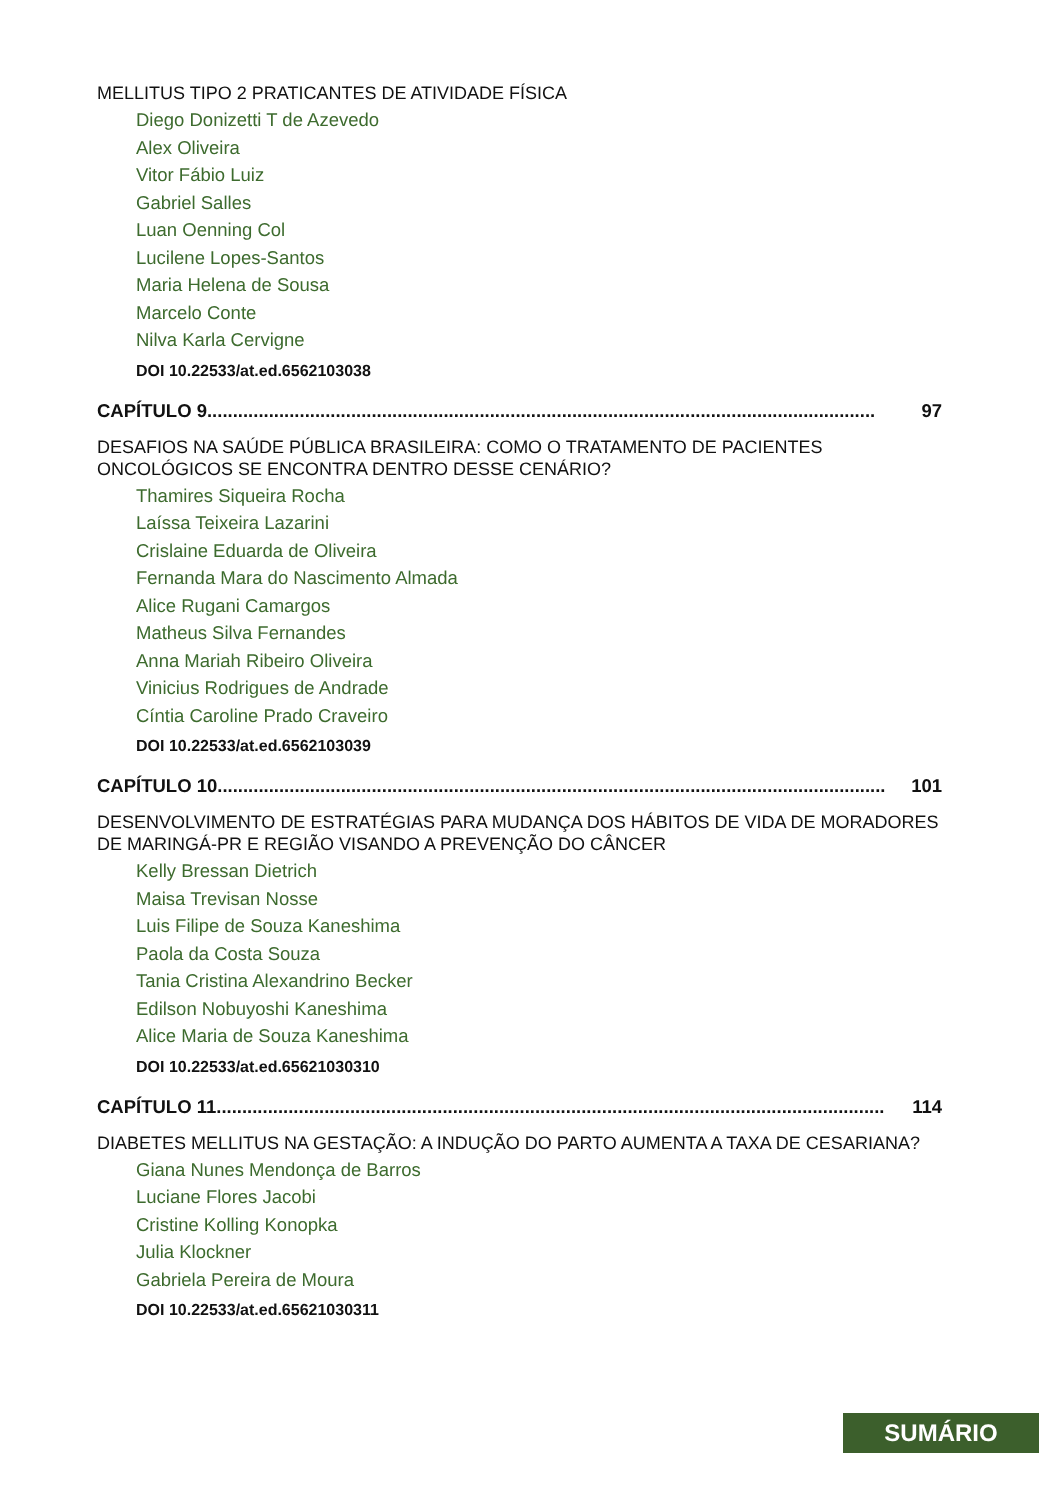MELLITUS TIPO 2 PRATICANTES DE ATIVIDADE FÍSICA
Diego Donizetti T de Azevedo
Alex Oliveira
Vitor Fábio Luiz
Gabriel Salles
Luan Oenning Col
Lucilene Lopes-Santos
Maria Helena de Sousa
Marcelo Conte
Nilva Karla Cervigne
DOI 10.22533/at.ed.6562103038
CAPÍTULO 9.................................................................................................................................. 97
DESAFIOS NA SAÚDE PÚBLICA BRASILEIRA: COMO O TRATAMENTO DE PACIENTES ONCOLÓGICOS SE ENCONTRA DENTRO DESSE CENÁRIO?
Thamires Siqueira Rocha
Laíssa Teixeira Lazarini
Crislaine Eduarda de Oliveira
Fernanda Mara do Nascimento Almada
Alice Rugani Camargos
Matheus Silva Fernandes
Anna Mariah Ribeiro Oliveira
Vinicius Rodrigues de Andrade
Cíntia Caroline Prado Craveiro
DOI 10.22533/at.ed.6562103039
CAPÍTULO 10.................................................................................................................................. 101
DESENVOLVIMENTO DE ESTRATÉGIAS PARA MUDANÇA DOS HÁBITOS DE VIDA DE MORADORES DE MARINGÁ-PR E REGIÃO VISANDO A PREVENÇÃO DO CÂNCER
Kelly Bressan Dietrich
Maisa Trevisan Nosse
Luis Filipe de Souza Kaneshima
Paola da Costa Souza
Tania Cristina Alexandrino Becker
Edilson Nobuyoshi Kaneshima
Alice Maria de Souza Kaneshima
DOI 10.22533/at.ed.65621030310
CAPÍTULO 11.................................................................................................................................. 114
DIABETES MELLITUS NA GESTAÇÃO: A INDUÇÃO DO PARTO AUMENTA A TAXA DE CESARIANA?
Giana Nunes Mendonça de Barros
Luciane Flores Jacobi
Cristine Kolling Konopka
Julia Klockner
Gabriela Pereira de Moura
DOI 10.22533/at.ed.65621030311
SUMÁRIO